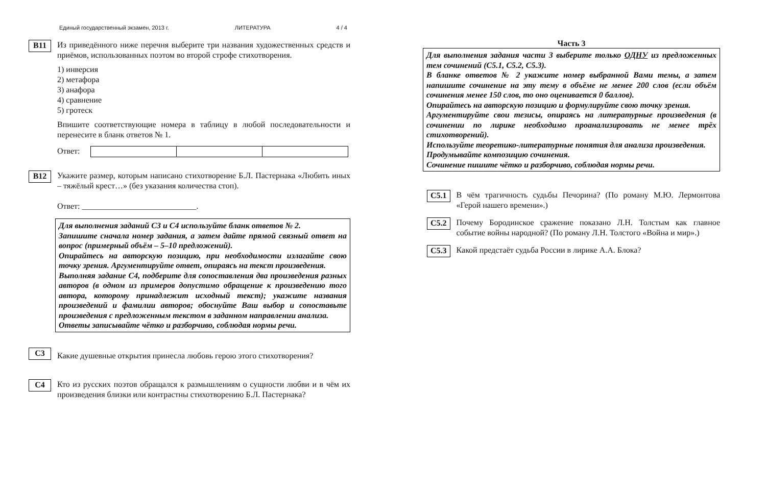Единый государственный экзамен, 2013 г. ЛИТЕРАТУРА 4 / 4
B11
Из приведённого ниже перечня выберите три названия художественных средств и приёмов, использованных поэтом во второй строфе стихотворения.
1) инверсия
2) метафора
3) анафора
4) сравнение
5) гротеск
Впишите соответствующие номера в таблицу в любой последовательности и перенесите в бланк ответов № 1.
Ответ:
B12
Укажите размер, которым написано стихотворение Б.Л. Пастернака «Любить иных – тяжёлый крест…» (без указания количества стоп).
Ответ: ____________________________.
Для выполнения заданий С3 и С4 используйте бланк ответов № 2.
Запишите сначала номер задания, а затем дайте прямой связный ответ на вопрос (примерный объём – 5–10 предложений).
Опирайтесь на авторскую позицию, при необходимости излагайте свою точку зрения. Аргументируйте ответ, опираясь на текст произведения.
Выполняя задание С4, подберите для сопоставления два произведения разных авторов (в одном из примеров допустимо обращение к произведению того автора, которому принадлежит исходный текст); укажите названия произведений и фамилии авторов; обоснуйте Ваш выбор и сопоставьте произведения с предложенным текстом в заданном направлении анализа.
Ответы записывайте чётко и разборчиво, соблюдая нормы речи.
C3
Какие душевные открытия принесла любовь герою этого стихотворения?
C4
Кто из русских поэтов обращался к размышлениям о сущности любви и в чём их произведения близки или контрастны стихотворению Б.Л. Пастернака?
Часть 3
Для выполнения задания части 3 выберите только ОДНУ из предложенных тем сочинений (С5.1, С5.2, С5.3).
В бланке ответов № 2 укажите номер выбранной Вами темы, а затем напишите сочинение на эту тему в объёме не менее 200 слов (если объём сочинения менее 150 слов, то оно оценивается 0 баллов).
Опирайтесь на авторскую позицию и формулируйте свою точку зрения.
Аргументируйте свои тезисы, опираясь на литературные произведения (в сочинении по лирике необходимо проанализировать не менее трёх стихотворений).
Используйте теоретико-литературные понятия для анализа произведения.
Продумывайте композицию сочинения.
Сочинение пишите чётко и разборчиво, соблюдая нормы речи.
C5.1
В чём трагичность судьбы Печорина? (По роману М.Ю. Лермонтова «Герой нашего времени».)
C5.2
Почему Бородинское сражение показано Л.Н. Толстым как главное событие войны народной? (По роману Л.Н. Толстого «Война и мир».)
C5.3
Какой предстаёт судьба России в лирике А.А. Блока?